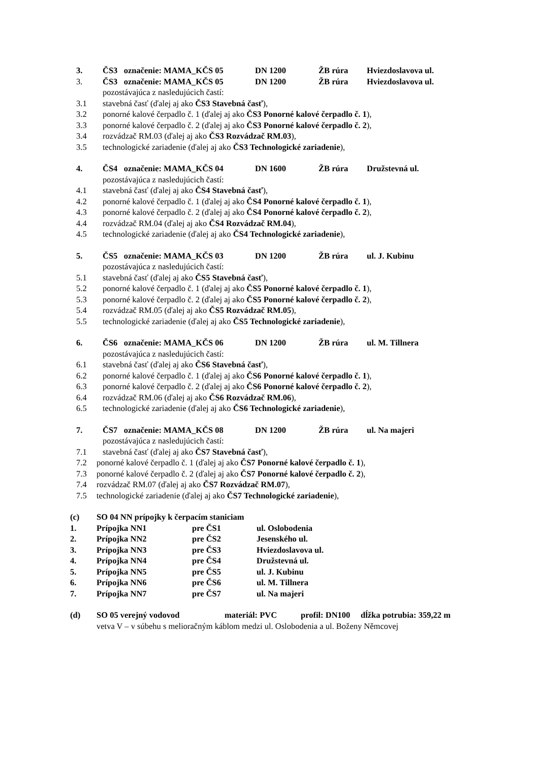3. ČS3 označenie: MAMA_KČS 05 DN 1200 ŽB rúra Hviezdoslavova ul.
3. ČS3 označenie: MAMA_KČS 05 DN 1200 ŽB rúra Hviezdoslavova ul.
pozostávajúca z nasledujúcich častí:
3.1 stavebná časť (ďalej aj ako ČS3 Stavebná časť),
3.2 ponorné kalové čerpadlo č. 1 (ďalej aj ako ČS3 Ponorné kalové čerpadlo č. 1),
3.3 ponorné kalové čerpadlo č. 2 (ďalej aj ako ČS3 Ponorné kalové čerpadlo č. 2),
3.4 rozvádzač RM.03 (ďalej aj ako ČS3 Rozvádzač RM.03),
3.5 technologické zariadenie (ďalej aj ako ČS3 Technologické zariadenie),
4. ČS4 označenie: MAMA_KČS 04 DN 1600 ŽB rúra Družstevná ul.
pozostávajúca z nasledujúcich častí:
4.1 stavebná časť (ďalej aj ako ČS4 Stavebná časť),
4.2 ponorné kalové čerpadlo č. 1 (ďalej aj ako ČS4 Ponorné kalové čerpadlo č. 1),
4.3 ponorné kalové čerpadlo č. 2 (ďalej aj ako ČS4 Ponorné kalové čerpadlo č. 2),
4.4 rozvádzač RM.04 (ďalej aj ako ČS4 Rozvádzač RM.04),
4.5 technologické zariadenie (ďalej aj ako ČS4 Technologické zariadenie),
5. ČS5 označenie: MAMA_KČS 03 DN 1200 ŽB rúra ul. J. Kubinu
pozostávajúca z nasledujúcich častí:
5.1 stavebná časť (ďalej aj ako ČS5 Stavebná časť),
5.2 ponorné kalové čerpadlo č. 1 (ďalej aj ako ČS5 Ponorné kalové čerpadlo č. 1),
5.3 ponorné kalové čerpadlo č. 2 (ďalej aj ako ČS5 Ponorné kalové čerpadlo č. 2),
5.4 rozvádzač RM.05 (ďalej aj ako ČS5 Rozvádzač RM.05),
5.5 technologické zariadenie (ďalej aj ako ČS5 Technologické zariadenie),
6. ČS6 označenie: MAMA_KČS 06 DN 1200 ŽB rúra ul. M. Tillnera
pozostávajúca z nasledujúcich častí:
6.1 stavebná časť (ďalej aj ako ČS6 Stavebná časť),
6.2 ponorné kalové čerpadlo č. 1 (ďalej aj ako ČS6 Ponorné kalové čerpadlo č. 1),
6.3 ponorné kalové čerpadlo č. 2 (ďalej aj ako ČS6 Ponorné kalové čerpadlo č. 2),
6.4 rozvádzač RM.06 (ďalej aj ako ČS6 Rozvádzač RM.06),
6.5 technologické zariadenie (ďalej aj ako ČS6 Technologické zariadenie),
7. ČS7 označenie: MAMA_KČS 08 DN 1200 ŽB rúra ul. Na majeri
pozostávajúca z nasledujúcich častí:
7.1 stavebná časť (ďalej aj ako ČS7 Stavebná časť),
7.2 ponorné kalové čerpadlo č. 1 (ďalej aj ako ČS7 Ponorné kalové čerpadlo č. 1),
7.3 ponorné kalové čerpadlo č. 2 (ďalej aj ako ČS7 Ponorné kalové čerpadlo č. 2),
7.4 rozvádzač RM.07 (ďalej aj ako ČS7 Rozvádzač RM.07),
7.5 technologické zariadenie (ďalej aj ako ČS7 Technologické zariadenie),
(c) SO 04 NN prípojky k čerpacím staniciam
1. Prípojka NN1 pre ČS1 ul. Oslobodenia
2. Prípojka NN2 pre ČS2 Jesenského ul.
3. Prípojka NN3 pre ČS3 Hviezdoslavova ul.
4. Prípojka NN4 pre ČS4 Družstevná ul.
5. Prípojka NN5 pre ČS5 ul. J. Kubinu
6. Prípojka NN6 pre ČS6 ul. M. Tillnera
7. Prípojka NN7 pre ČS7 ul. Na majeri
(d) SO 05 verejný vodovod materiál: PVC profil: DN100 dĺžka potrubia: 359,22 m
vetva V – v súbehu s melioračným káblom medzi ul. Oslobodenia a ul. Boženy Němcovej